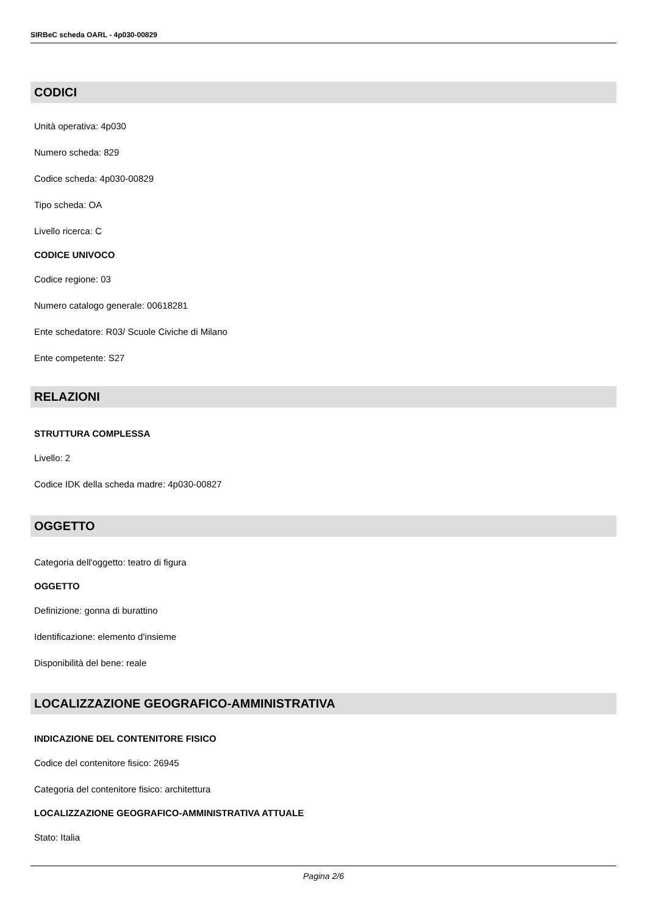SIRBeC scheda OARL - 4p030-00829
CODICI
Unità operativa: 4p030
Numero scheda: 829
Codice scheda: 4p030-00829
Tipo scheda: OA
Livello ricerca: C
CODICE UNIVOCO
Codice regione: 03
Numero catalogo generale: 00618281
Ente schedatore: R03/ Scuole Civiche di Milano
Ente competente: S27
RELAZIONI
STRUTTURA COMPLESSA
Livello: 2
Codice IDK della scheda madre: 4p030-00827
OGGETTO
Categoria dell'oggetto: teatro di figura
OGGETTO
Definizione: gonna di burattino
Identificazione: elemento d'insieme
Disponibilità del bene: reale
LOCALIZZAZIONE GEOGRAFICO-AMMINISTRATIVA
INDICAZIONE DEL CONTENITORE FISICO
Codice del contenitore fisico: 26945
Categoria del contenitore fisico: architettura
LOCALIZZAZIONE GEOGRAFICO-AMMINISTRATIVA ATTUALE
Stato: Italia
Pagina 2/6